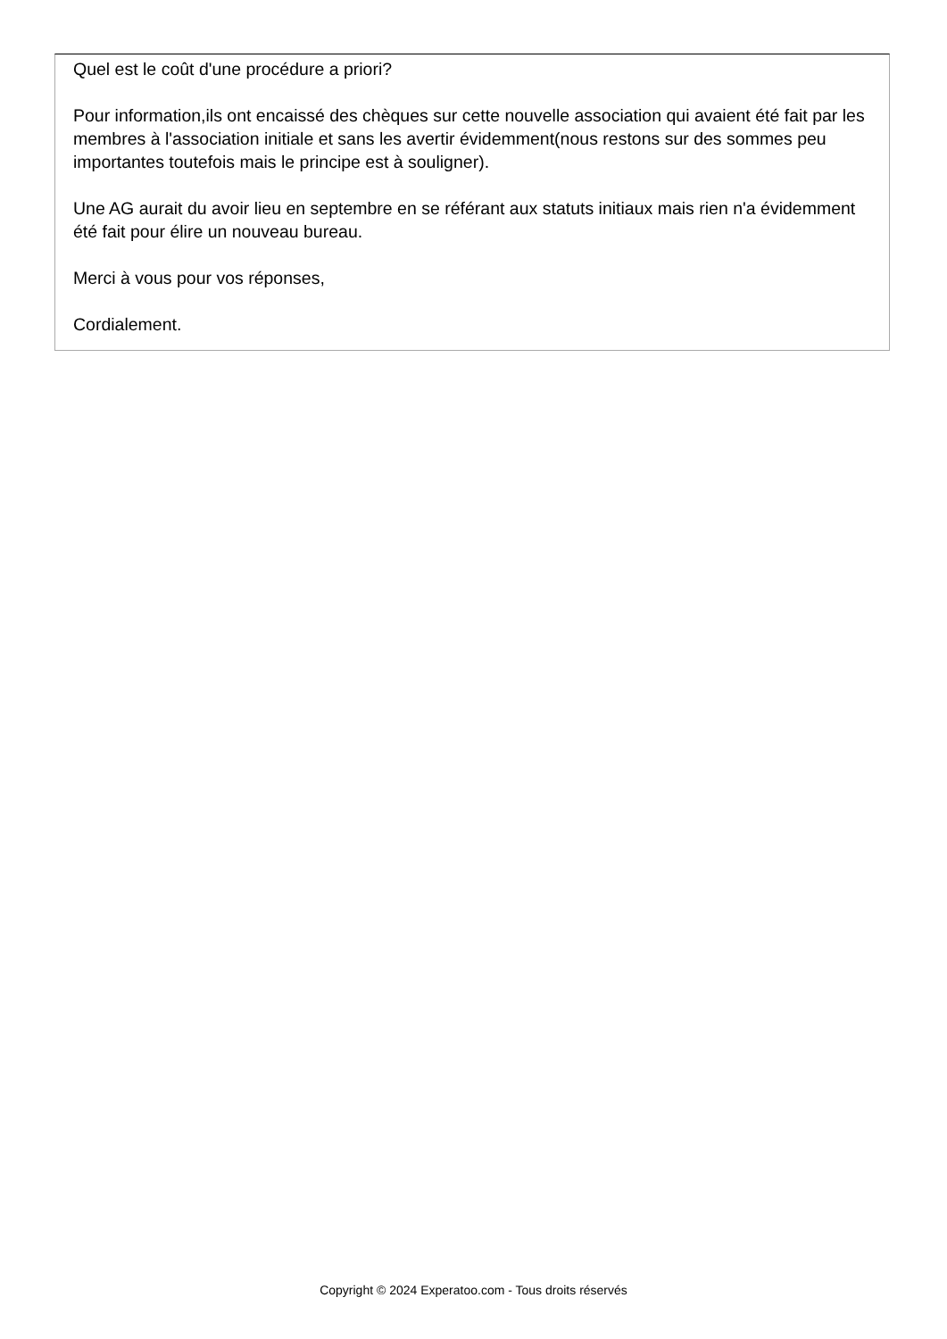Quel est le coût d'une procédure a priori?
Pour information,ils ont encaissé des chèques sur cette nouvelle association qui avaient été fait par les membres à l'association initiale et sans les avertir évidemment(nous restons sur des sommes peu importantes toutefois mais le principe est à souligner).
Une AG aurait du avoir lieu en septembre en se référant aux statuts initiaux mais rien n'a évidemment été fait pour élire un nouveau bureau.
Merci à vous pour vos réponses,
Cordialement.
Copyright © 2024 Experatoo.com - Tous droits réservés